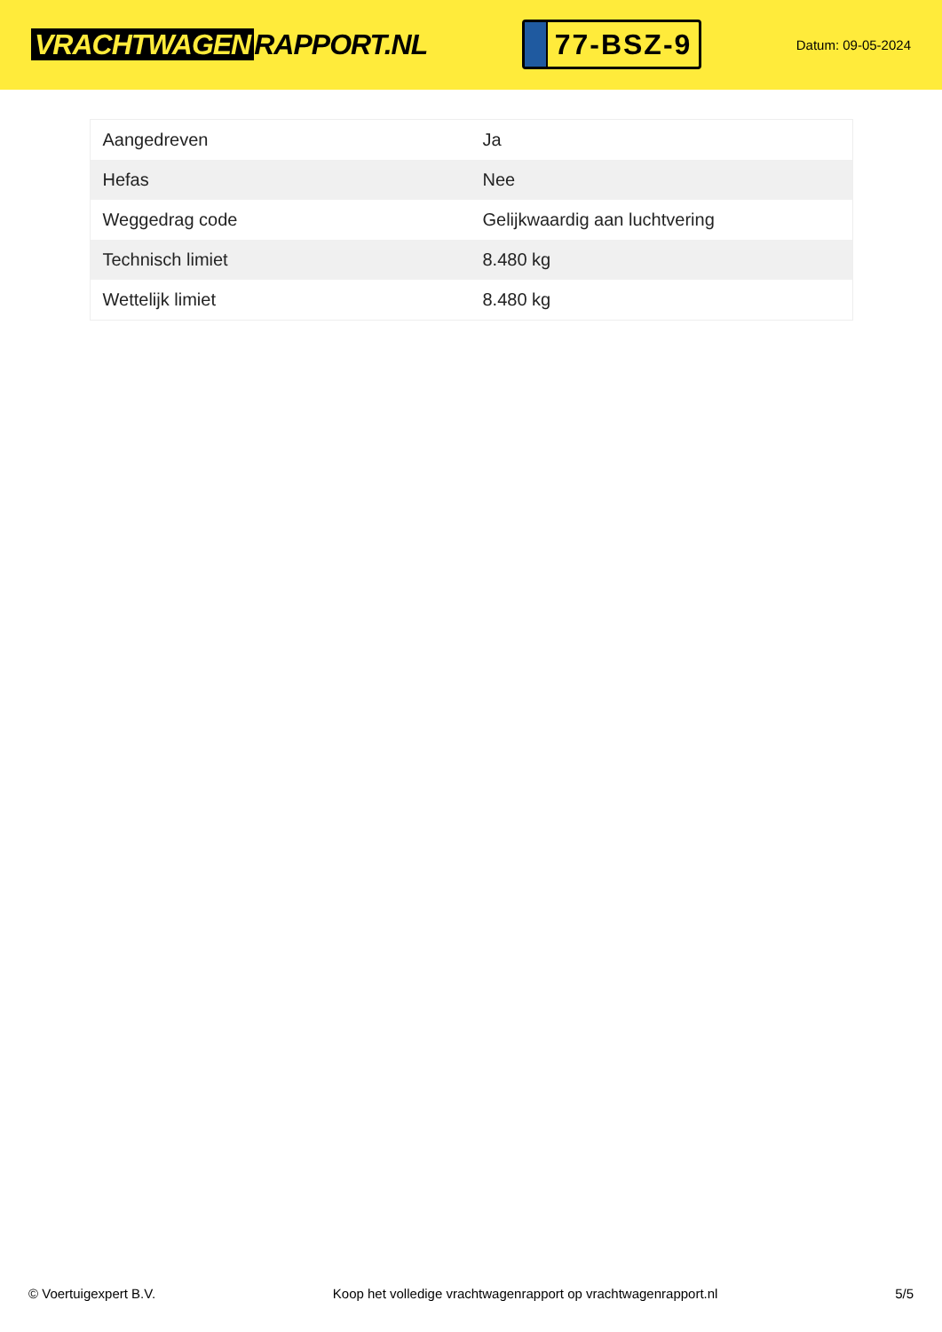VRACHTWAGEN RAPPORT.NL
77-BSZ-9
Datum: 09-05-2024
| Aangedreven | Ja |
| Hefas | Nee |
| Weggedrag code | Gelijkwaardig aan luchtvering |
| Technisch limiet | 8.480 kg |
| Wettelijk limiet | 8.480 kg |
© Voertuigexpert B.V. Koop het volledige vrachtwagenrapport op vrachtwagenrapport.nl 5/5